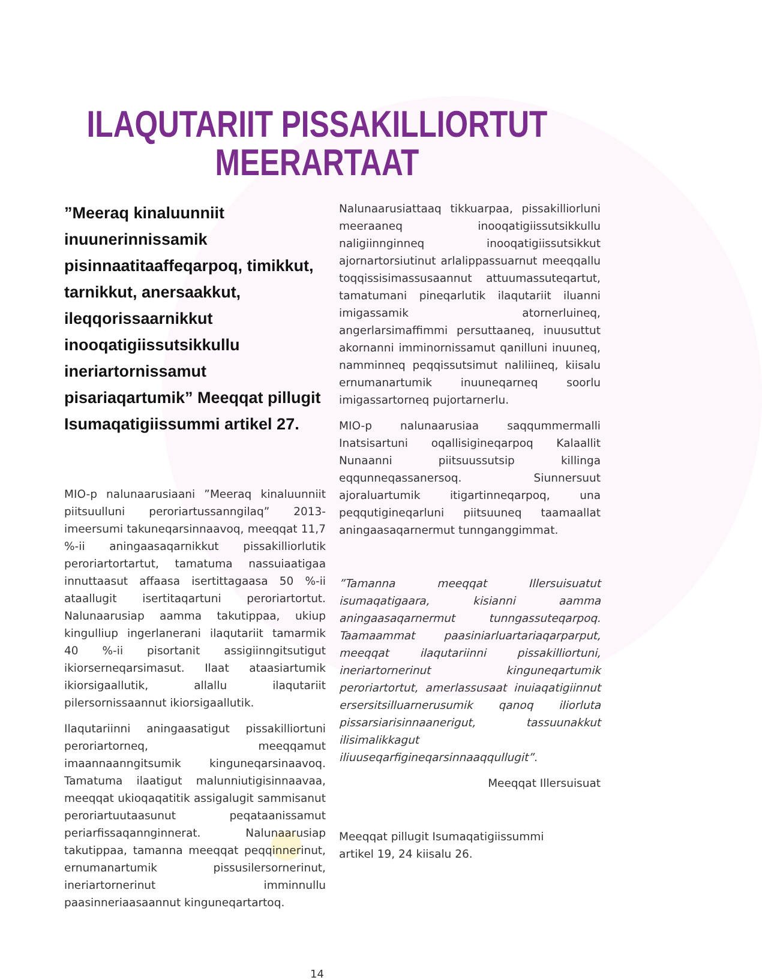ILAQUTARIIT PISSAKILLIORTUT
MEERARTAAT
”Meeraq kinaluunniit inuunerinnissamik pisinnaatitaaffeqarpoq, timikkut, tarnikkut, anersaakkut, ileqqorissaarnikkut inooqatigiissutsikkullu ineriartornissamut pisariaqartumik” Meeqqat pillugit Isumaqatigiissummi artikel 27.
MIO-p nalunaarusiaani ”Meeraq kinaluunniit piitsuulluni peroriartussanngilaq” 2013-imeersumi takuneqarsinnaavoq, meeqqat 11,7 %-ii aningaasaqarnikkut pissakilliorlutik peroriartortartut, tamatuma nassuiaatigaa innuttaasut affaasa isertittagaasa 50 %-ii ataallugit isertitaqartuni peroriartortut. Nalunaarusiap aamma takutippaa, ukiup kingulliup ingerlanerani ilaqutariit tamarmik 40 %-ii pisortanit assigiinngitsutigut ikiorserneqarsimasut. Ilaat ataasiartumik ikiorsigaallutik, allallu ilaqutariit pilersornissaannut ikiorsigaallutik.
Ilaqutariinni aningaasatigut pissakilliortuni peroriartorneq, meeqqamut imaannaanngitsumik kinguneqarsinaavoq. Tamatuma ilaatigut malunniutigisinnaavaa, meeqqat ukioqaqatitik assigalugit sammisanut peroriartuutaasunut peqataanissamut periarfissaqannginnerat. Nalunaarusiap takutippaa, tamanna meeqqat peqqinnerinut, ernumanartumik pissusilersornerinut, ineriartornerinut imminnullu paasinneriaasaannut kinguneqartartoq.
Nalunaarusiattaaq tikkuarpaa, pissakilliorluni meeraaneq inooqatigiissutsikkullu naligiinnginneq inooqatigiissutsikkut ajornartorsiutinut arlalippassuarnut meeqqallu toqqissisimassusaannut attuumassuteqartut, tamatumani pineqarlutik ilaqutariit iluanni imigassamik atornerluineq, angerlarsimaffimmi persuttaaneq, inuusuttut akornanni imminornissamut qanilluni inuuneq, namminneq peqqissutsimut naliliineq, kiisalu ernumanartumik inuuneqarneq soorlu imigassartorneq pujortarnerlu.
MIO-p nalunaarusiaa saqqummermalli Inatsisartuni oqallisigineqarpoq Kalaallit Nunaanni piitsuussutsip killinga eqqunneqassanersoq. Siunnersuut ajoraluartumik itigartinneqarpoq, una peqqutigineqarluni piitsuuneq taamaallat aningaasaqarnermut tunnganggimmat.
”Tamanna meeqqat Illersuisuatut isumaqatigaara, kisianni aamma aningaasaqarnermut tunngassuteqarpoq. Taamaammat paasiniarluartariaqarparput, meeqqat ilaqutariinni pissakilliortuni, ineriartornerinut kinguneqartumik peroriartortut, amerlassusaat inuiaqatigiinnut ersersitsilluarnerusumik qanoq iliorluta pissarsiarisinnaanerigut, tassuunakkut ilisimalikkagut iliuuseqarfigineqarsinnaaqqullugit”.
Meeqqat Illersuisuat
Meeqqat pillugit Isumaqatigiissummi
artikel 19, 24 kiisalu 26.
14